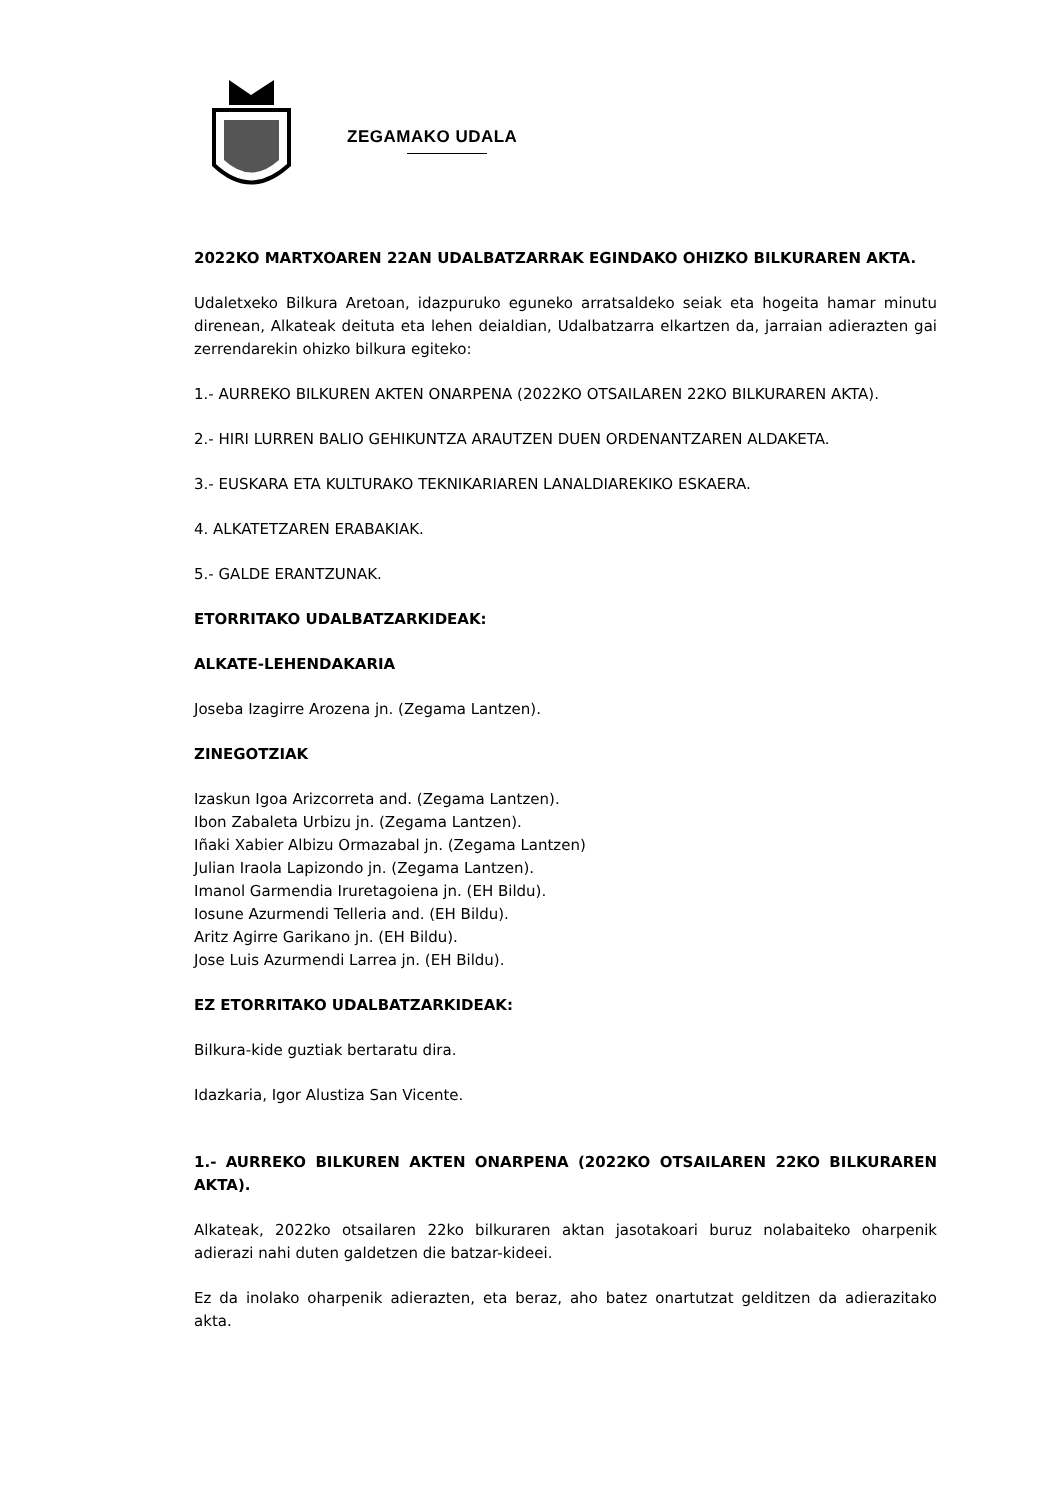ZEGAMAKO UDALA
2022KO MARTXOAREN 22AN UDALBATZARRAK EGINDAKO OHIZKO BILKURAREN AKTA.
Udaletxeko Bilkura Aretoan, idazpuruko eguneko arratsaldeko seiak eta hogeita hamar minutu direnean, Alkateak deituta eta lehen deialdian, Udalbatzarra elkartzen da, jarraian adierazten gai zerrendarekin ohizko bilkura egiteko:
1.- AURREKO BILKUREN AKTEN ONARPENA (2022KO OTSAILAREN 22KO BILKURAREN AKTA).
2.- HIRI LURREN BALIO GEHIKUNTZA ARAUTZEN DUEN ORDENANTZAREN ALDAKETA.
3.- EUSKARA ETA KULTURAKO TEKNIKARIAREN LANALDIAREKIKO ESKAERA.
4. ALKATETZAREN ERABAKIAK.
5.- GALDE ERANTZUNAK.
ETORRITAKO UDALBATZARKIDEAK:
ALKATE-LEHENDAKARIA
Joseba Izagirre Arozena jn. (Zegama Lantzen).
ZINEGOTZIAK
Izaskun Igoa Arizcorreta and. (Zegama Lantzen).
Ibon Zabaleta Urbizu jn. (Zegama Lantzen).
Iñaki Xabier Albizu Ormazabal jn. (Zegama Lantzen)
Julian Iraola Lapizondo jn. (Zegama Lantzen).
Imanol Garmendia Iruretagoiena jn. (EH Bildu).
Iosune Azurmendi Telleria and. (EH Bildu).
Aritz Agirre Garikano jn. (EH Bildu).
Jose Luis Azurmendi Larrea jn. (EH Bildu).
EZ ETORRITAKO UDALBATZARKIDEAK:
Bilkura-kide guztiak bertaratu dira.
Idazkaria, Igor Alustiza San Vicente.
1.- AURREKO BILKUREN AKTEN ONARPENA (2022KO OTSAILAREN 22KO BILKURAREN AKTA).
Alkateak, 2022ko otsailaren 22ko bilkuraren aktan jasotakoari buruz nolabaiteko oharpenik adierazi nahi duten galdetzen die batzar-kideei.
Ez da inolako oharpenik adierazten, eta beraz, aho batez onartutzat gelditzen da adierazitako akta.